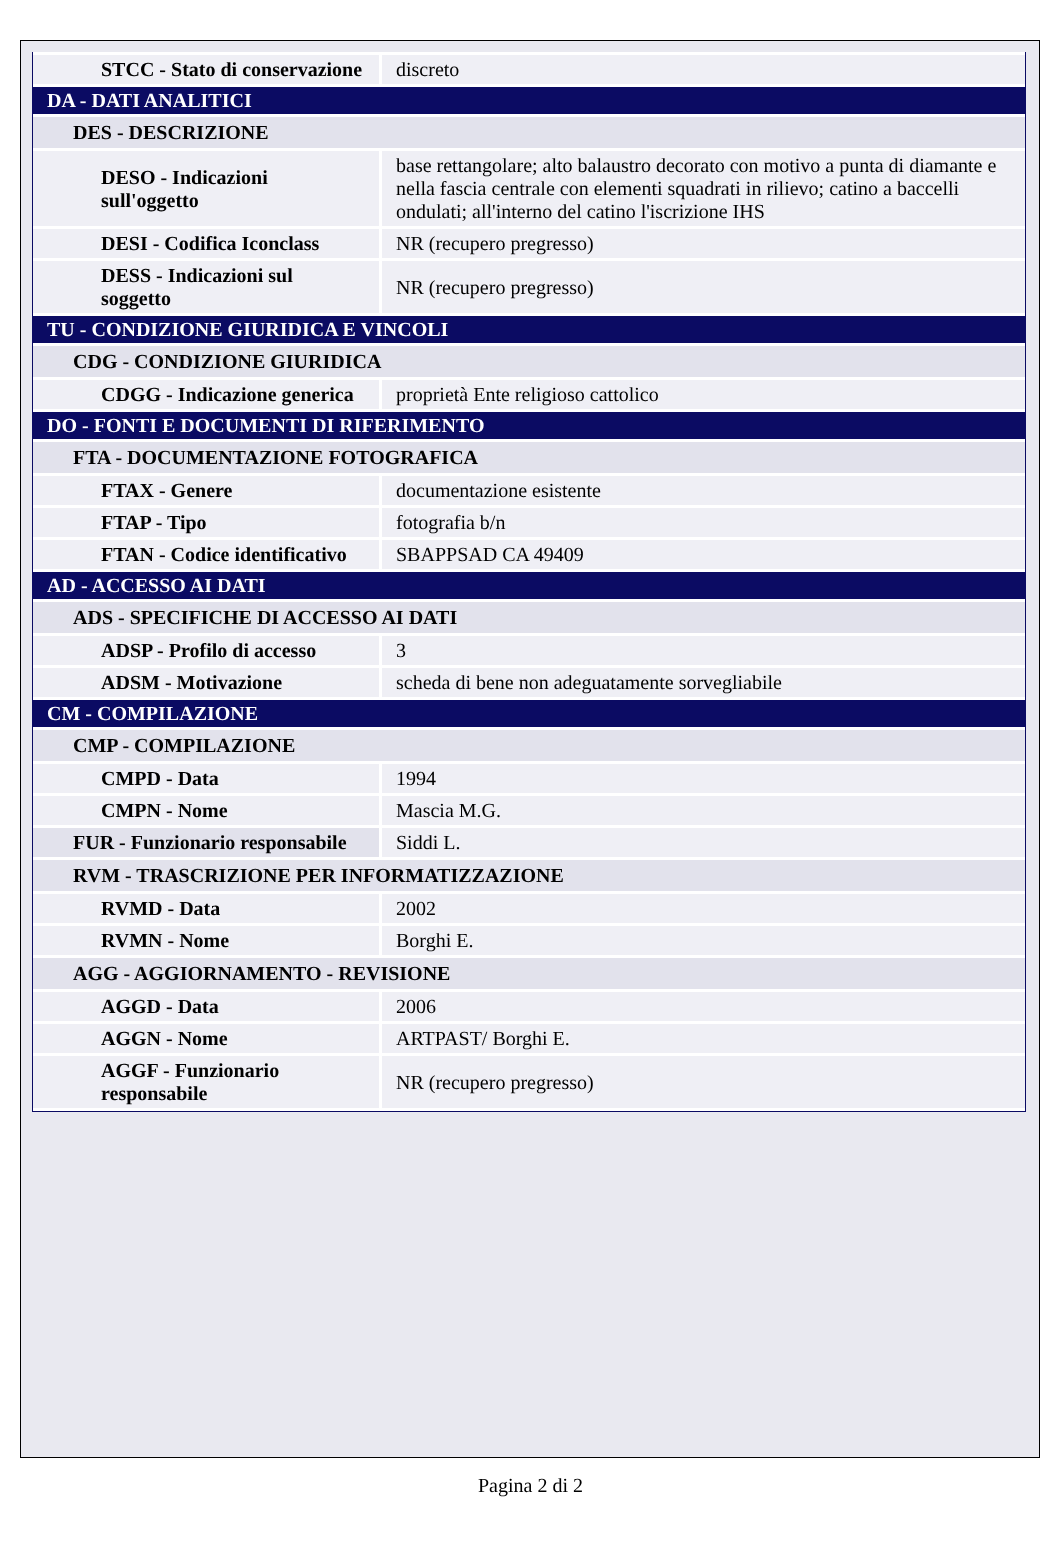| STCC - Stato di conservazione | discreto |
| DA - DATI ANALITICI | |
| DES - DESCRIZIONE | |
| DESO - Indicazioni sull'oggetto | base rettangolare; alto balaustro decorato con motivo a punta di diamante e nella fascia centrale con elementi squadrati in rilievo; catino a baccelli ondulati; all'interno del catino l'iscrizione IHS |
| DESI - Codifica Iconclass | NR (recupero pregresso) |
| DESS - Indicazioni sul soggetto | NR (recupero pregresso) |
| TU - CONDIZIONE GIURIDICA E VINCOLI | |
| CDG - CONDIZIONE GIURIDICA | |
| CDGG - Indicazione generica | proprietà Ente religioso cattolico |
| DO - FONTI E DOCUMENTI DI RIFERIMENTO | |
| FTA - DOCUMENTAZIONE FOTOGRAFICA | |
| FTAX - Genere | documentazione esistente |
| FTAP - Tipo | fotografia b/n |
| FTAN - Codice identificativo | SBAPPSAD CA 49409 |
| AD - ACCESSO AI DATI | |
| ADS - SPECIFICHE DI ACCESSO AI DATI | |
| ADSP - Profilo di accesso | 3 |
| ADSM - Motivazione | scheda di bene non adeguatamente sorvegliabile |
| CM - COMPILAZIONE | |
| CMP - COMPILAZIONE | |
| CMPD - Data | 1994 |
| CMPN - Nome | Mascia M.G. |
| FUR - Funzionario responsabile | Siddi L. |
| RVM - TRASCRIZIONE PER INFORMATIZZAZIONE | |
| RVMD - Data | 2002 |
| RVMN - Nome | Borghi E. |
| AGG - AGGIORNAMENTO - REVISIONE | |
| AGGD - Data | 2006 |
| AGGN - Nome | ARTPAST/ Borghi E. |
| AGGF - Funzionario responsabile | NR (recupero pregresso) |
Pagina 2 di 2